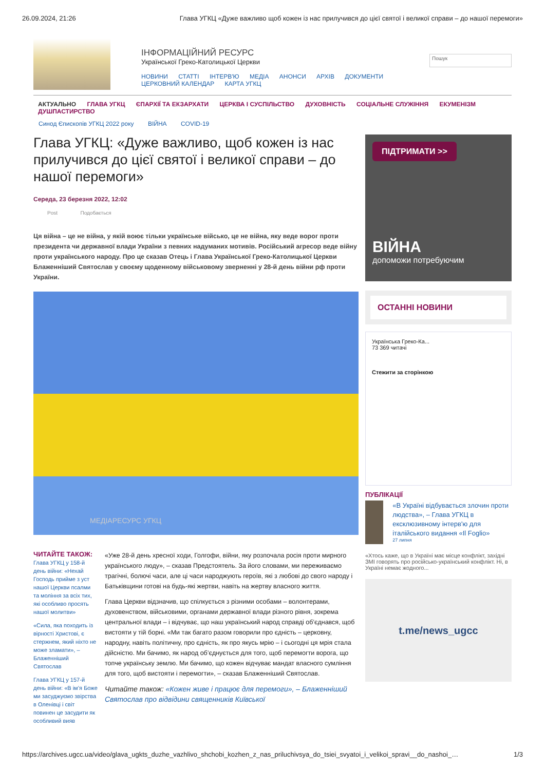26.09.2024, 21:26 Глава УГКЦ «Дуже важливо щоб кожен із нас прилучився до цієї святої і великої справи – до нашої перемоги»
ІНФОРМАЦІЙНИЙ РЕСУРС
Української Греко-Католицької Церкви
НОВИНИ СТАТТІ ІНТЕРВ'Ю МЕДІА АНОНСИ АРХІВ ДОКУМЕНТИ ЦЕРКОВНИЙ КАЛЕНДАР КАРТА УГКЦ
Пошук
АКТУАЛЬНО ГЛАВА УГКЦ ЄПАРХІЇ ТА ЕКЗАРХАТИ ЦЕРКВА І СУСПІЛЬСТВО ДУХОВНІСТЬ СОЦІАЛЬНЕ СЛУЖІННЯ ЕКУМЕНІЗМ ДУШПАСТИРСТВО
Синод Єпископів УГКЦ 2022 року ВІЙНА COVID-19
Глава УГКЦ: «Дуже важливо, щоб кожен із нас прилучився до цієї святої і великої справи – до нашої перемоги»
Середа, 23 березня 2022, 12:02
Post Подобається
Ця війна – це не війна, у якій воює тільки українське військо, це не війна, яку веде ворог проти президента чи державної влади України з певних надуманих мотивів. Російський агресор веде війну проти українського народу. Про це сказав Отець і Глава Української Греко-Католицької Церкви Блаженніший Святослав у своєму щоденному військовому зверненні у 28-й день війни рф проти України.
МЕДІАРЕСУРС УГКЦ
ЧИТАЙТЕ ТАКОЖ:
Глава УГКЦ у 158-й день війни: «Нехай Господь прийме з уст нашої Церкви псалми та моління за всіх тих, які особливо просять нашої молитви»
«Сила, яка походить із вірності Христові, є стержнем, який ніхто не може зламати», – Блаженніший Святослав
Глава УГКЦ у 157-й день війни: «В ім’я Боже ми засуджуємо звірства в Оленівці і світ повинен це засудити як особливий вияв
«Уже 28-й день хресної ходи, Голгофи, війни, яку розпочала росія проти мирного українського люду», – сказав Предстоятель. За його словами, ми переживаємо трагічні, болючі часи, але ці часи народжують героїв, які з любові до свого народу і Батьківщини готові на будь-які жертви, навіть на жертву власного життя.
Глава Церкви відзначив, що спілкується з різними особами – волонтерами, духовенством, військовими, органами державної влади різного рівня, зокрема центральної влади – і відчуває, що наш український народ справді об’єднався, щоб вистояти у тій борні. «Ми так багато разом говорили про єдність – церковну, народну, навіть політичну, про єдність, як про якусь мрію – і сьогодні ця мрія стала дійсністю. Ми бачимо, як народ об’єднується для того, щоб перемогти ворога, що топче українську землю. Ми бачимо, що кожен відчуває мандат власного сумління для того, щоб вистояти і перемогти», – сказав Блаженніший Святослав.
Читайте також: «Кожен живе і працює для перемоги», – Блаженніший Святослав про відвідини священників Київської
ПІДТРИМАТИ >>
ВІЙНА
допоможи потребуючим
ОСТАННІ НОВИНИ
Українська Греко-Ка...
73 369 читачі
Стежити за сторінкою
ПУБЛІКАЦІЇ
«В Україні відбувається злочин проти людства», – Глава УГКЦ в ексклюзивному інтерв'ю для італійського видання «Il Foglio»
27 липня
«Хтось каже, що в Україні має місце конфлікт, західні ЗМІ говорять про російсько-український конфлікт. Ні, в Україні немає жодного...
t.me/news_ugcc
https://archives.ugcc.ua/video/glava_ugkts_duzhe_vazhlivo_shchobi_kozhen_z_nas_priluchivsya_do_tsiei_svyatoi_i_velikoi_spravi__do_nashoi_… 1/3